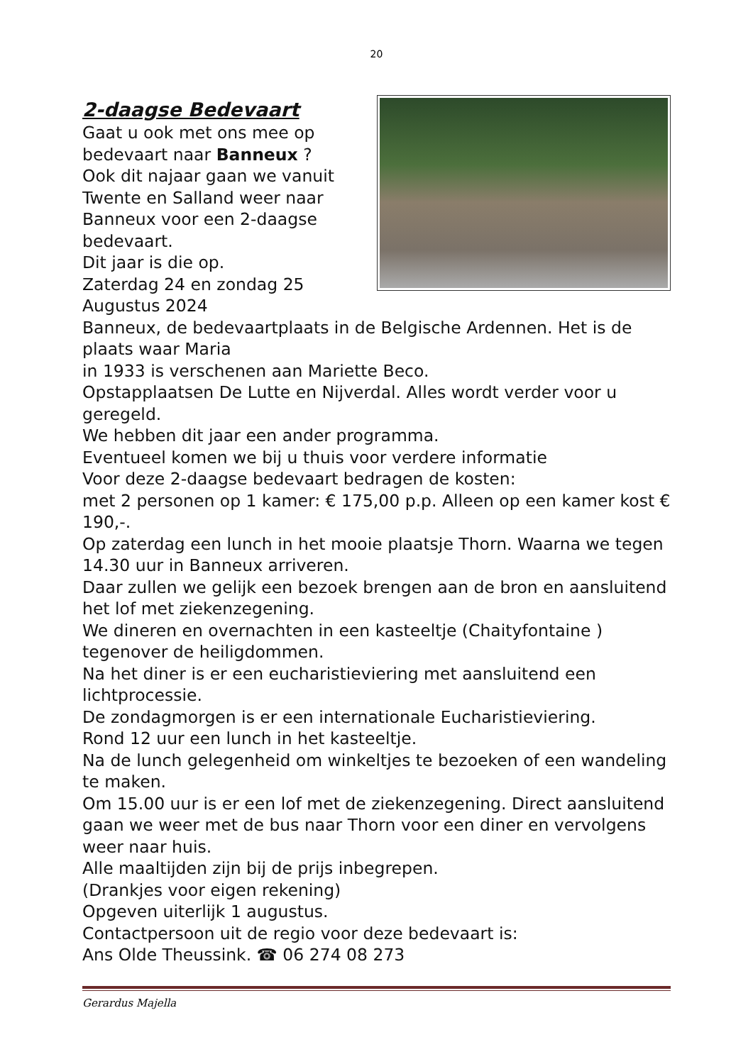20
2-daagse Bedevaart
Gaat u ook met ons mee op
bedevaart naar Banneux ?
Ook dit najaar gaan we vanuit
Twente en Salland weer naar
Banneux voor een 2-daagse
bedevaart.
Dit jaar is die op.
Zaterdag 24 en zondag 25
Augustus 2024
Banneux, de bedevaartplaats in de Belgische Ardennen. Het is de plaats waar Maria
in 1933 is verschenen aan Mariette Beco.
Opstapplaatsen De Lutte en Nijverdal. Alles wordt verder voor u geregeld.
We hebben dit jaar een ander programma.
Eventueel komen we bij u thuis voor verdere informatie
Voor deze 2-daagse bedevaart bedragen de kosten:
met 2 personen op 1 kamer: € 175,00 p.p. Alleen op een kamer kost € 190,-.
Op zaterdag een lunch in het mooie plaatsje Thorn. Waarna we tegen 14.30 uur in Banneux arriveren.
Daar zullen we gelijk een bezoek brengen aan de bron en aansluitend het lof met ziekenzegening.
We dineren en overnachten in een kasteeltje (Chaityfontaine ) tegenover de heiligdommen.
Na het diner is er een eucharistieviering met aansluitend een lichtprocessie.
De zondagmorgen is er een internationale Eucharistieviering.
Rond 12 uur een lunch in het kasteeltje.
Na de lunch gelegenheid om winkeltjes te bezoeken of een wandeling te maken.
Om 15.00 uur is er een lof met de ziekenzegening. Direct aansluitend gaan we weer met de bus naar Thorn voor een diner en vervolgens weer naar huis.
Alle maaltijden zijn bij de prijs inbegrepen.
(Drankjes voor eigen rekening)
Opgeven uiterlijk 1 augustus.
Contactpersoon uit de regio voor deze bedevaart is:
Ans Olde Theussink. ☎ 06 274 08 273
Gerardus Majella